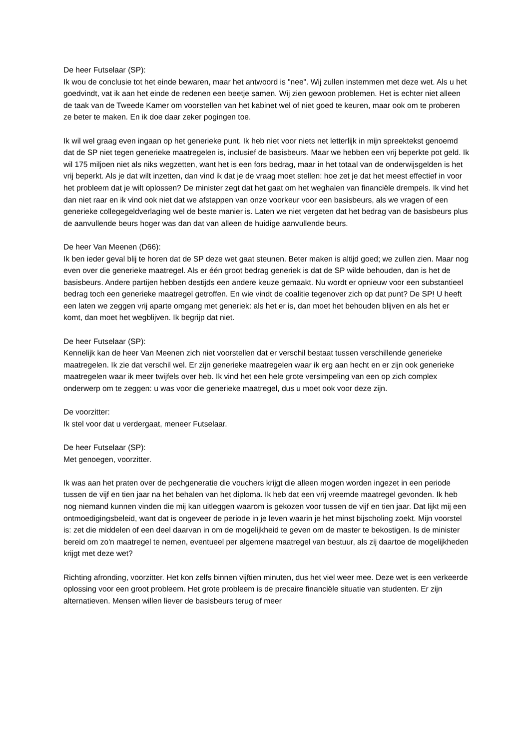De heer Futselaar (SP):
Ik wou de conclusie tot het einde bewaren, maar het antwoord is "nee". Wij zullen instemmen met deze wet. Als u het goedvindt, vat ik aan het einde de redenen een beetje samen. Wij zien gewoon problemen. Het is echter niet alleen de taak van de Tweede Kamer om voorstellen van het kabinet wel of niet goed te keuren, maar ook om te proberen ze beter te maken. En ik doe daar zeker pogingen toe.
Ik wil wel graag even ingaan op het generieke punt. Ik heb niet voor niets net letterlijk in mijn spreektekst genoemd dat de SP niet tegen generieke maatregelen is, inclusief de basisbeurs. Maar we hebben een vrij beperkte pot geld. Ik wil 175 miljoen niet als niks wegzetten, want het is een fors bedrag, maar in het totaal van de onderwijsgelden is het vrij beperkt. Als je dat wilt inzetten, dan vind ik dat je de vraag moet stellen: hoe zet je dat het meest effectief in voor het probleem dat je wilt oplossen? De minister zegt dat het gaat om het weghalen van financiële drempels. Ik vind het dan niet raar en ik vind ook niet dat we afstappen van onze voorkeur voor een basisbeurs, als we vragen of een generieke collegegeldverlaging wel de beste manier is. Laten we niet vergeten dat het bedrag van de basisbeurs plus de aanvullende beurs hoger was dan dat van alleen de huidige aanvullende beurs.
De heer Van Meenen (D66):
Ik ben ieder geval blij te horen dat de SP deze wet gaat steunen. Beter maken is altijd goed; we zullen zien. Maar nog even over die generieke maatregel. Als er één groot bedrag generiek is dat de SP wilde behouden, dan is het de basisbeurs. Andere partijen hebben destijds een andere keuze gemaakt. Nu wordt er opnieuw voor een substantieel bedrag toch een generieke maatregel getroffen. En wie vindt de coalitie tegenover zich op dat punt? De SP! U heeft een laten we zeggen vrij aparte omgang met generiek: als het er is, dan moet het behouden blijven en als het er komt, dan moet het wegblijven. Ik begrijp dat niet.
De heer Futselaar (SP):
Kennelijk kan de heer Van Meenen zich niet voorstellen dat er verschil bestaat tussen verschillende generieke maatregelen. Ik zie dat verschil wel. Er zijn generieke maatregelen waar ik erg aan hecht en er zijn ook generieke maatregelen waar ik meer twijfels over heb. Ik vind het een hele grote versimpeling van een op zich complex onderwerp om te zeggen: u was voor die generieke maatregel, dus u moet ook voor deze zijn.
De voorzitter:
Ik stel voor dat u verdergaat, meneer Futselaar.
De heer Futselaar (SP):
Met genoegen, voorzitter.
Ik was aan het praten over de pechgeneratie die vouchers krijgt die alleen mogen worden ingezet in een periode tussen de vijf en tien jaar na het behalen van het diploma. Ik heb dat een vrij vreemde maatregel gevonden. Ik heb nog niemand kunnen vinden die mij kan uitleggen waarom is gekozen voor tussen de vijf en tien jaar. Dat lijkt mij een ontmoedigingsbeleid, want dat is ongeveer de periode in je leven waarin je het minst bijscholing zoekt. Mijn voorstel is: zet die middelen of een deel daarvan in om de mogelijkheid te geven om de master te bekostigen. Is de minister bereid om zo'n maatregel te nemen, eventueel per algemene maatregel van bestuur, als zij daartoe de mogelijkheden krijgt met deze wet?
Richting afronding, voorzitter. Het kon zelfs binnen vijftien minuten, dus het viel weer mee. Deze wet is een verkeerde oplossing voor een groot probleem. Het grote probleem is de precaire financiële situatie van studenten. Er zijn alternatieven. Mensen willen liever de basisbeurs terug of meer